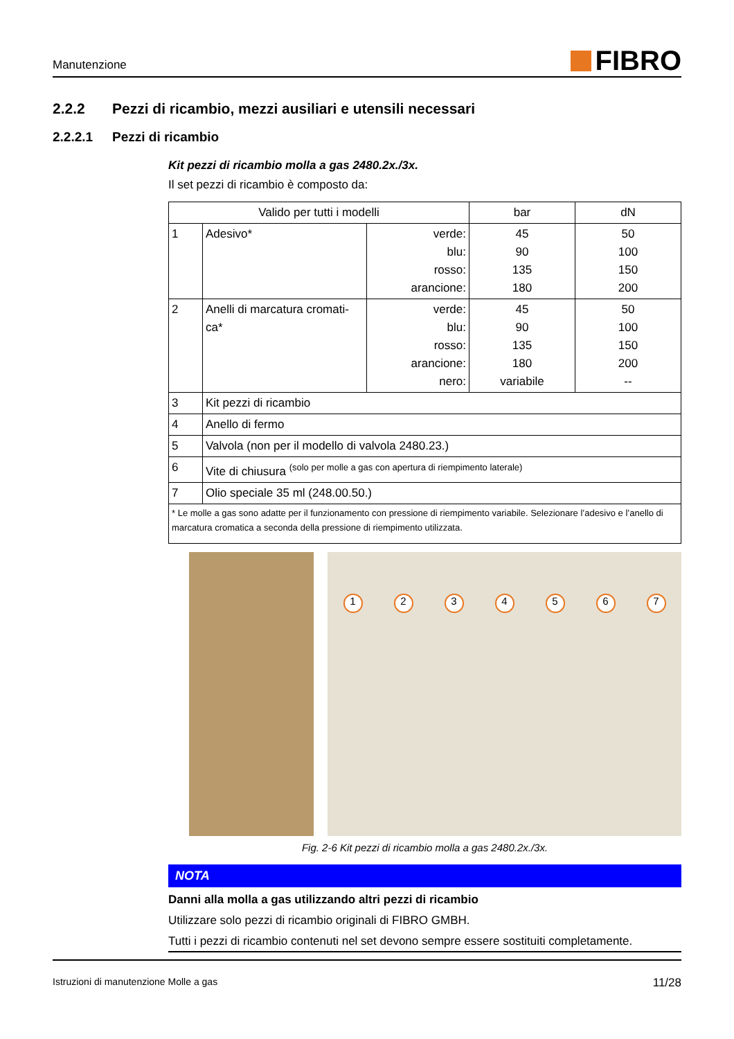Manutenzione
FIBRO
2.2.2 Pezzi di ricambio, mezzi ausiliari e utensili necessari
2.2.2.1 Pezzi di ricambio
Kit pezzi di ricambio molla a gas 2480.2x./3x.
Il set pezzi di ricambio è composto da:
| Valido per tutti i modelli | | | bar | dN |
| 1 | Adesivo* | verde: blu: rosso: arancione: | 45 90 135 180 | 50 100 150 200 |
| 2 | Anelli di marcatura cromati- ca* | verde: blu: rosso: arancione: nero: | 45 90 135 180 variabile | 50 100 150 200 -- |
| 3 | Kit pezzi di ricambio | | | |
| 4 | Anello di fermo | | | |
| 5 | Valvola (non per il modello di valvola 2480.23.) | | | |
| 6 | Vite di chiusura <sup>(solo per molle a gas con apertura di riempimento laterale)</sup> | | | |
| 7 | Olio speciale 35 ml (248.00.50.) | | | |
| * Le molle a gas sono adatte per il funzionamento con pressione di riempimento variabile. Selezionare l’adesivo e l’anello di marcatura cromatica a seconda della pressione di riempimento utilizzata. | | | | |
1234567
Fig. 2-6 Kit pezzi di ricambio molla a gas 2480.2x./3x.
NOTA
Danni alla molla a gas utilizzando altri pezzi di ricambio
Utilizzare solo pezzi di ricambio originali di FIBRO GMBH.
Tutti i pezzi di ricambio contenuti nel set devono sempre essere sostituiti completamente.
Istruzioni di manutenzione Molle a gas 11/28